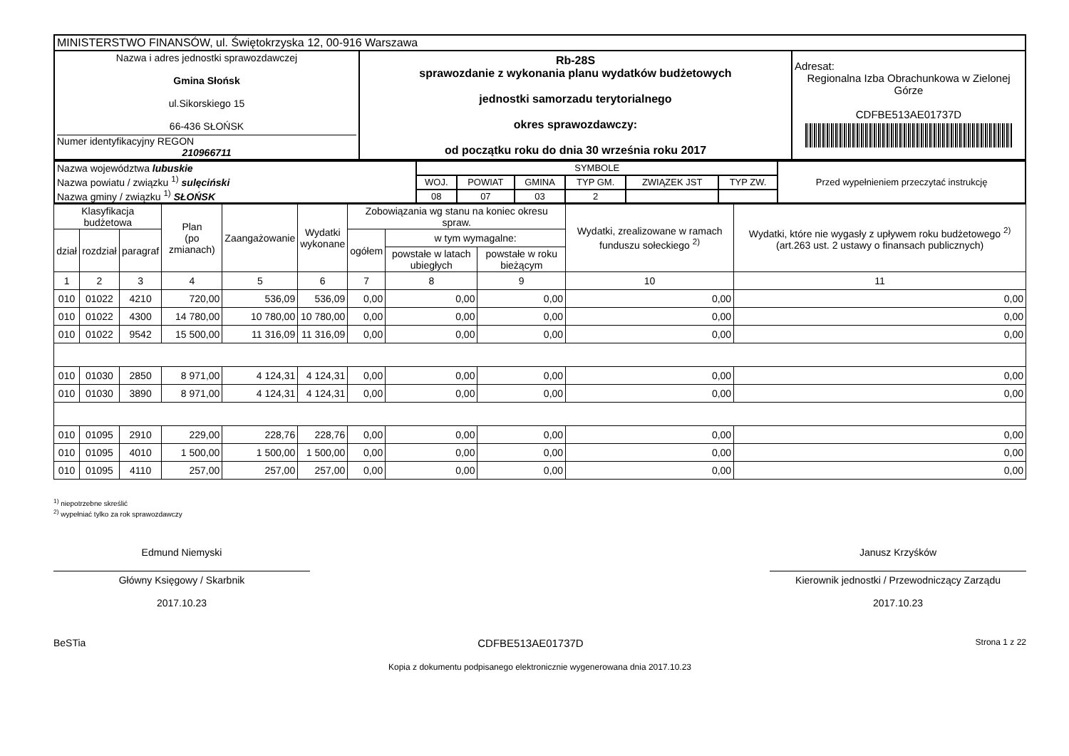| MINISTERSTWO FINANSÓW, ul. Świętokrzyska 12, 00-916 Warszawa | | |
| Nazwa i adres jednostki sprawozdawczej Gmina Słońsk ul.Sikorskiego 15 66-436 SŁOŃSK Numer identyfikacyjny REGON 210966711 | Rb-28S sprawozdanie z wykonania planu wydatków budżetowych jednostki samorzadu terytorialnego okres sprawozdawczy: od początku roku do dnia 30 września roku 2017 | Adresat: Regionalna Izba Obrachunkowa w Zielonej Górze CDFBE513AE01737D |
| Nazwa województwa lubuskie Nazwa powiatu / związku <sup>1)</sup> sulęciński Nazwa gminy / związku <sup>1)</sup> SŁOŃSK | SYMBOLE | | | | | | Przed wypełnieniem przeczytać instrukcję |
| | WOJ. | POWIAT | GMINA | TYP GM. | ZWIĄZEK JST | TYP ZW. | |
| | 08 | 07 | 03 | 2 | | | |
| Klasyfikacja budżetowa | | | Plan (po zmianach) | Zaangażowanie | Wydatki wykonane | Zobowiązania wg stanu na koniec okresu spraw. | | | Wydatki, zrealizowane w ramach funduszu sołeckiego <sup>2)</sup> | Wydatki, które nie wygasły z upływem roku budżetowego <sup>2)</sup> (art.263 ust. 2 ustawy o finansach publicznych) |
| dział | rozdział | paragraf | | | | ogółem | w tym wymagalne: | | | |
| | | | | | | | powstałe w latach ubiegłych | powstałe w roku bieżącym | | |
| 1 | 2 | 3 | 4 | 5 | 6 | 7 | 8 | 9 | 10 | 11 |
| 010 | 01022 | 4210 | 720,00 | 536,09 | 536,09 | 0,00 | 0,00 | 0,00 | 0,00 | 0,00 |
| 010 | 01022 | 4300 | 14 780,00 | 10 780,00 | 10 780,00 | 0,00 | 0,00 | 0,00 | 0,00 | 0,00 |
| 010 | 01022 | 9542 | 15 500,00 | 11 316,09 | 11 316,09 | 0,00 | 0,00 | 0,00 | 0,00 | 0,00 |
| 010 | 01030 | 2850 | 8 971,00 | 4 124,31 | 4 124,31 | 0,00 | 0,00 | 0,00 | 0,00 | 0,00 |
| 010 | 01030 | 3890 | 8 971,00 | 4 124,31 | 4 124,31 | 0,00 | 0,00 | 0,00 | 0,00 | 0,00 |
| 010 | 01095 | 2910 | 229,00 | 228,76 | 228,76 | 0,00 | 0,00 | 0,00 | 0,00 | 0,00 |
| 010 | 01095 | 4010 | 1 500,00 | 1 500,00 | 1 500,00 | 0,00 | 0,00 | 0,00 | 0,00 | 0,00 |
| 010 | 01095 | 4110 | 257,00 | 257,00 | 257,00 | 0,00 | 0,00 | 0,00 | 0,00 | 0,00 |
<sup>1)</sup> niepotrzebne skreślić
<sup>2)</sup> wypełniać tylko za rok sprawozdawczy
Edmund Niemyski
Główny Księgowy / Skarbnik
2017.10.23
Janusz Krzyśków
Kierownik jednostki / Przewodniczący Zarządu
2017.10.23
BeSTia CDFBE513AE01737D Strona 1 z 22
Kopia z dokumentu podpisanego elektronicznie wygenerowana dnia 2017.10.23